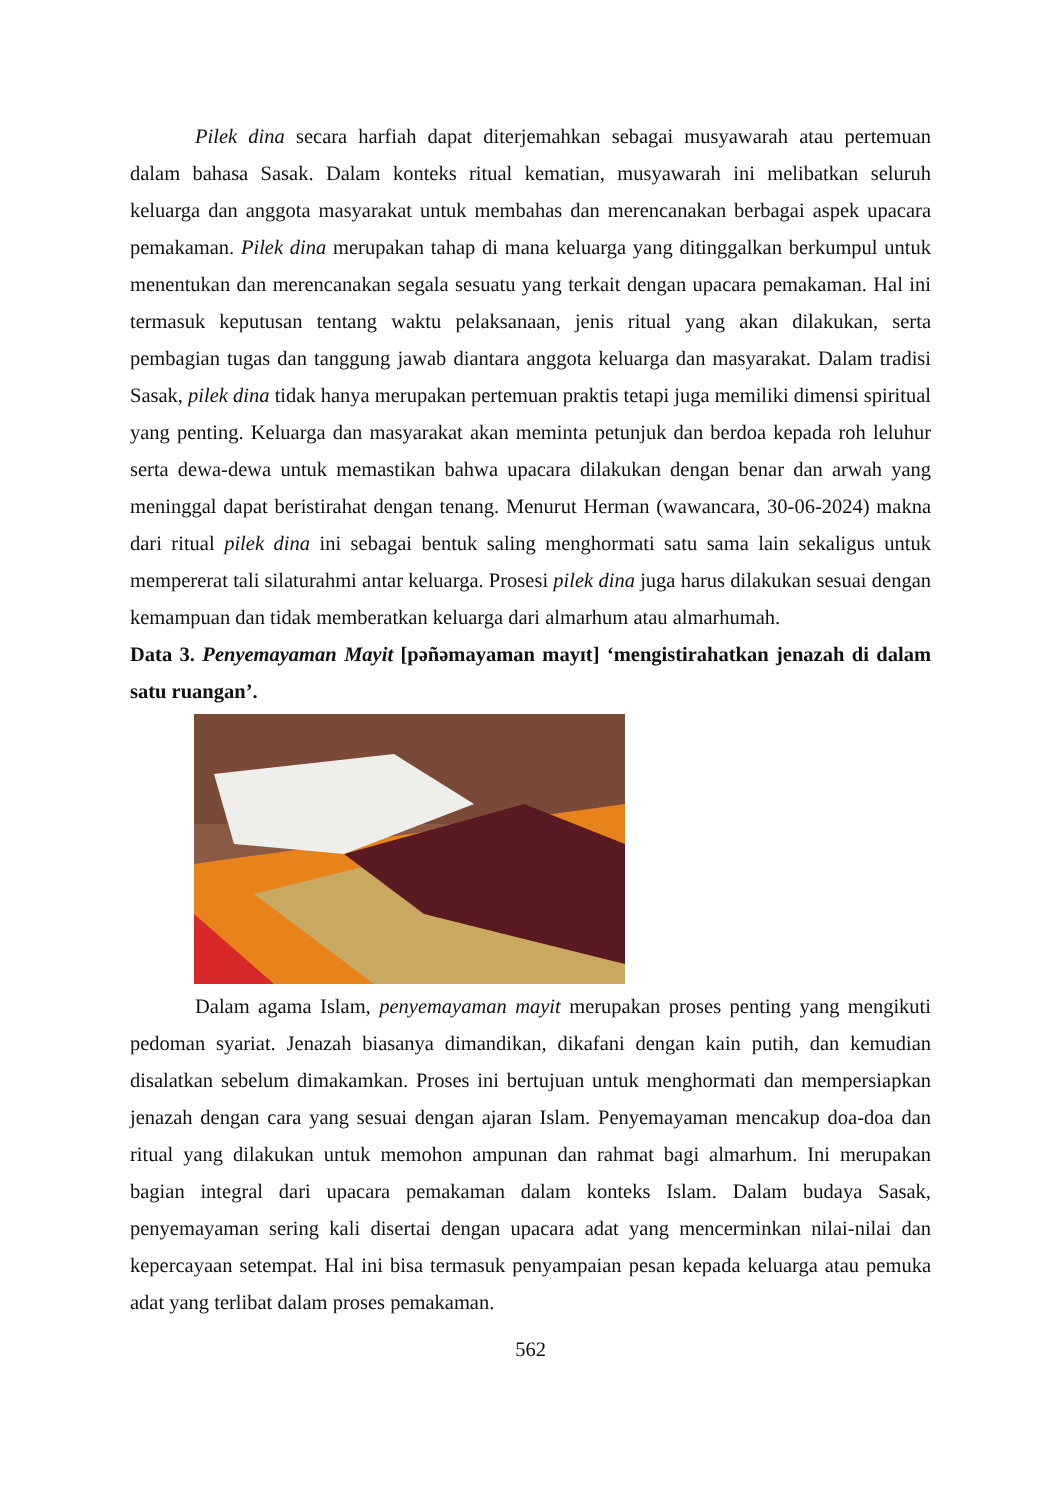Pilek dina secara harfiah dapat diterjemahkan sebagai musyawarah atau pertemuan dalam bahasa Sasak. Dalam konteks ritual kematian, musyawarah ini melibatkan seluruh keluarga dan anggota masyarakat untuk membahas dan merencanakan berbagai aspek upacara pemakaman. Pilek dina merupakan tahap di mana keluarga yang ditinggalkan berkumpul untuk menentukan dan merencanakan segala sesuatu yang terkait dengan upacara pemakaman. Hal ini termasuk keputusan tentang waktu pelaksanaan, jenis ritual yang akan dilakukan, serta pembagian tugas dan tanggung jawab diantara anggota keluarga dan masyarakat. Dalam tradisi Sasak, pilek dina tidak hanya merupakan pertemuan praktis tetapi juga memiliki dimensi spiritual yang penting. Keluarga dan masyarakat akan meminta petunjuk dan berdoa kepada roh leluhur serta dewa-dewa untuk memastikan bahwa upacara dilakukan dengan benar dan arwah yang meninggal dapat beristirahat dengan tenang. Menurut Herman (wawancara, 30-06-2024) makna dari ritual pilek dina ini sebagai bentuk saling menghormati satu sama lain sekaligus untuk mempererat tali silaturahmi antar keluarga. Prosesi pilek dina juga harus dilakukan sesuai dengan kemampuan dan tidak memberatkan keluarga dari almarhum atau almarhumah.
Data 3. Penyemayaman Mayit [pəñəmayaman mayɪt] ‘mengistirahatkan jenazah di dalam satu ruangan’.
Dalam agama Islam, penyemayaman mayit merupakan proses penting yang mengikuti pedoman syariat. Jenazah biasanya dimandikan, dikafani dengan kain putih, dan kemudian disalatkan sebelum dimakamkan. Proses ini bertujuan untuk menghormati dan mempersiapkan jenazah dengan cara yang sesuai dengan ajaran Islam. Penyemayaman mencakup doa-doa dan ritual yang dilakukan untuk memohon ampunan dan rahmat bagi almarhum. Ini merupakan bagian integral dari upacara pemakaman dalam konteks Islam. Dalam budaya Sasak, penyemayaman sering kali disertai dengan upacara adat yang mencerminkan nilai-nilai dan kepercayaan setempat. Hal ini bisa termasuk penyampaian pesan kepada keluarga atau pemuka adat yang terlibat dalam proses pemakaman.
562